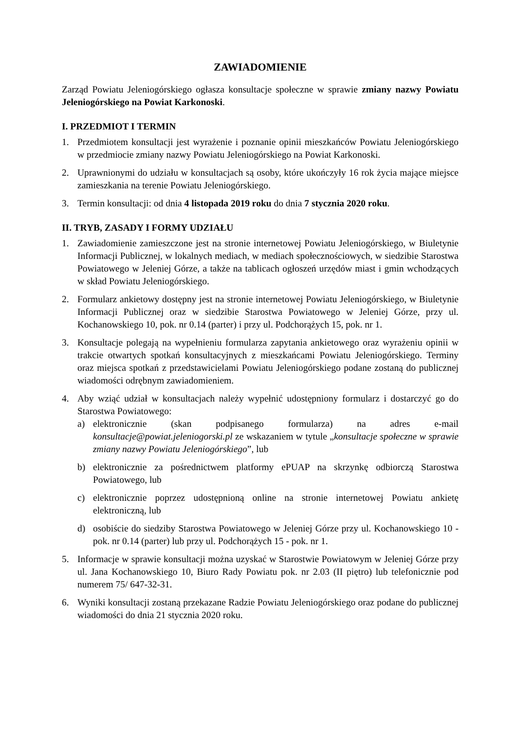ZAWIADOMIENIE
Zarząd Powiatu Jeleniogórskiego ogłasza konsultacje społeczne w sprawie zmiany nazwy Powiatu Jeleniogórskiego na Powiat Karkonoski.
I. PRZEDMIOT I TERMIN
1. Przedmiotem konsultacji jest wyrażenie i poznanie opinii mieszkańców Powiatu Jeleniogórskiego w przedmiocie zmiany nazwy Powiatu Jeleniogórskiego na Powiat Karkonoski.
2. Uprawnionymi do udziału w konsultacjach są osoby, które ukończyły 16 rok życia mające miejsce zamieszkania na terenie Powiatu Jeleniogórskiego.
3. Termin konsultacji: od dnia 4 listopada 2019 roku do dnia 7 stycznia 2020 roku.
II. TRYB, ZASADY I FORMY UDZIAŁU
1. Zawiadomienie zamieszczone jest na stronie internetowej Powiatu Jeleniogórskiego, w Biuletynie Informacji Publicznej, w lokalnych mediach, w mediach społecznościowych, w siedzibie Starostwa Powiatowego w Jeleniej Górze, a także na tablicach ogłoszeń urzędów miast i gmin wchodzących w skład Powiatu Jeleniogórskiego.
2. Formularz ankietowy dostępny jest na stronie internetowej Powiatu Jeleniogórskiego, w Biuletynie Informacji Publicznej oraz w siedzibie Starostwa Powiatowego w Jeleniej Górze, przy ul. Kochanowskiego 10, pok. nr 0.14 (parter) i przy ul. Podchorążych 15, pok. nr 1.
3. Konsultacje polegają na wypełnieniu formularza zapytania ankietowego oraz wyrażeniu opinii w trakcie otwartych spotkań konsultacyjnych z mieszkańcami Powiatu Jeleniogórskiego. Terminy oraz miejsca spotkań z przedstawicielami Powiatu Jeleniogórskiego podane zostaną do publicznej wiadomości odrębnym zawiadomieniem.
4. Aby wziąć udział w konsultacjach należy wypełnić udostępniony formularz i dostarczyć go do Starostwa Powiatowego:
a) elektronicznie (skan podpisanego formularza) na adres e-mail konsultacje@powiat.jeleniogorski.pl ze wskazaniem w tytule „konsultacje społeczne w sprawie zmiany nazwy Powiatu Jeleniogórskiego”, lub
b) elektronicznie za pośrednictwem platformy ePUAP na skrzynkę odbiorczą Starostwa Powiatowego, lub
c) elektronicznie poprzez udostępnioną online na stronie internetowej Powiatu ankietę elektroniczną, lub
d) osobiście do siedziby Starostwa Powiatowego w Jeleniej Górze przy ul. Kochanowskiego 10 - pok. nr 0.14 (parter) lub przy ul. Podchorążych 15 - pok. nr 1.
5. Informacje w sprawie konsultacji można uzyskać w Starostwie Powiatowym w Jeleniej Górze przy ul. Jana Kochanowskiego 10, Biuro Rady Powiatu pok. nr 2.03 (II piętro) lub telefonicznie pod numerem 75/ 647-32-31.
6. Wyniki konsultacji zostaną przekazane Radzie Powiatu Jeleniogórskiego oraz podane do publicznej wiadomości do dnia 21 stycznia 2020 roku.